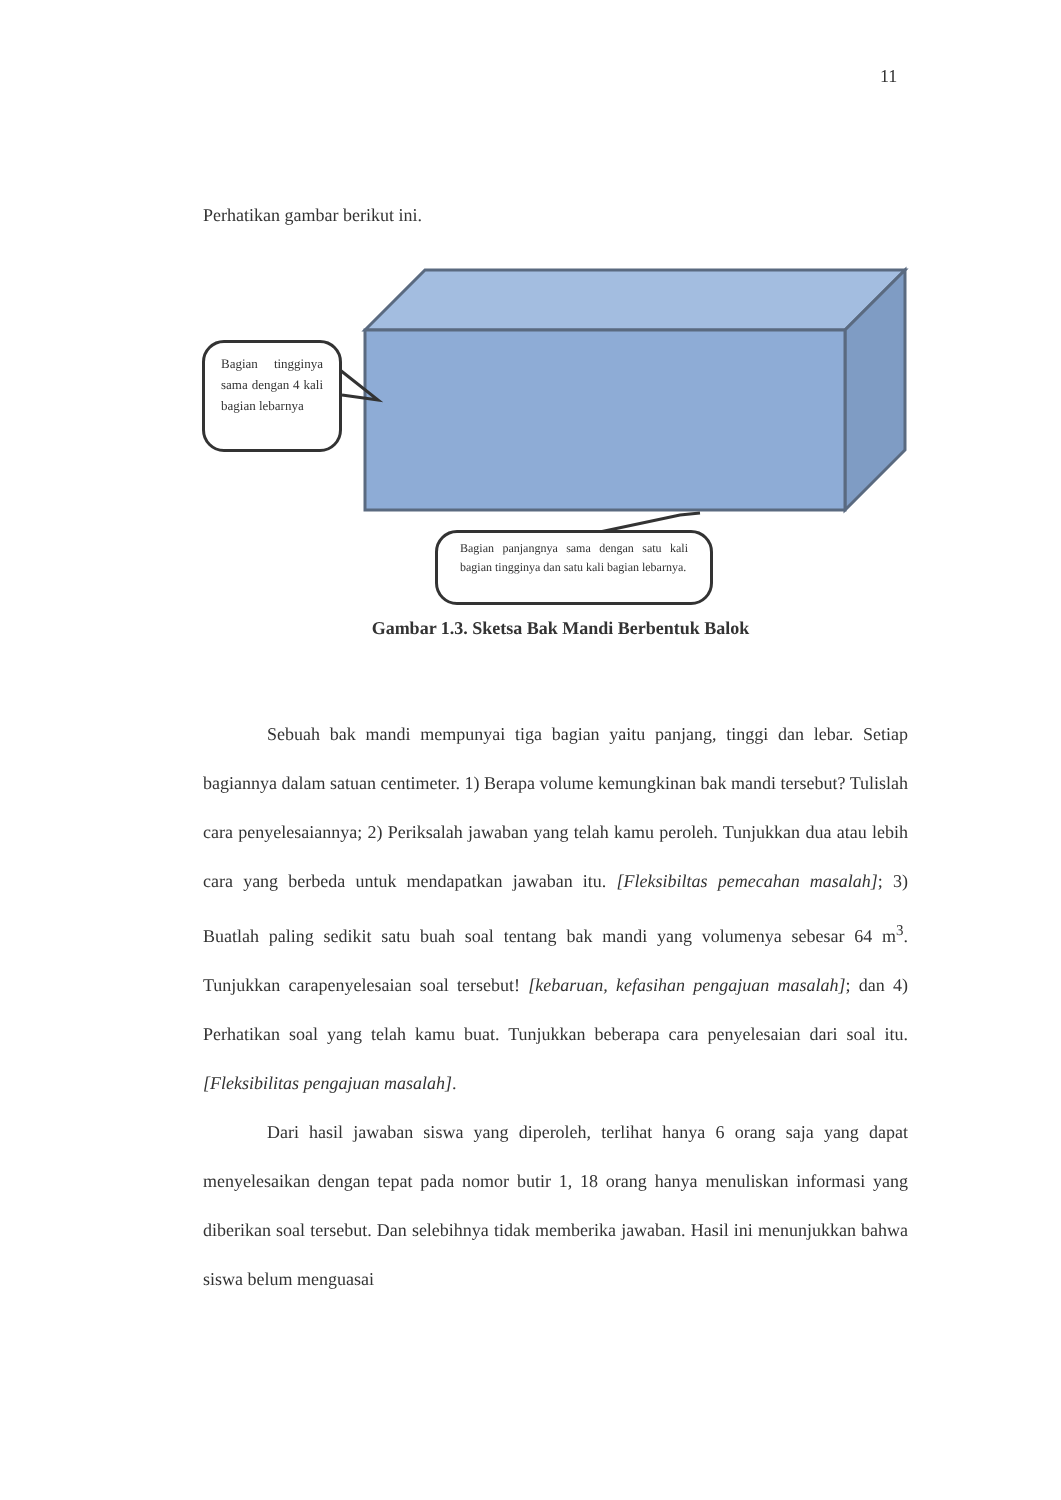11
Perhatikan gambar berikut ini.
Bagian tingginya sama dengan 4 kali bagian lebarnya
Bagian panjangnya sama dengan satu kali bagian tingginya dan satu kali bagian lebarnya.
Gambar 1.3. Sketsa Bak Mandi Berbentuk Balok
Sebuah bak mandi mempunyai tiga bagian yaitu panjang, tinggi dan lebar. Setiap bagiannya dalam satuan centimeter. 1) Berapa volume kemungkinan bak mandi tersebut? Tulislah cara penyelesaiannya; 2) Periksalah jawaban yang telah kamu peroleh. Tunjukkan dua atau lebih cara yang berbeda untuk mendapatkan jawaban itu. [Fleksibiltas pemecahan masalah]; 3) Buatlah paling sedikit satu buah soal tentang bak mandi yang volumenya sebesar 64 m<sup>3</sup>. Tunjukkan carapenyelesaian soal tersebut! [kebaruan, kefasihan pengajuan masalah]; dan 4) Perhatikan soal yang telah kamu buat. Tunjukkan beberapa cara penyelesaian dari soal itu. [Fleksibilitas pengajuan masalah].
Dari hasil jawaban siswa yang diperoleh, terlihat hanya 6 orang saja yang dapat menyelesaikan dengan tepat pada nomor butir 1, 18 orang hanya menuliskan informasi yang diberikan soal tersebut. Dan selebihnya tidak memberika jawaban. Hasil ini menunjukkan bahwa siswa belum menguasai